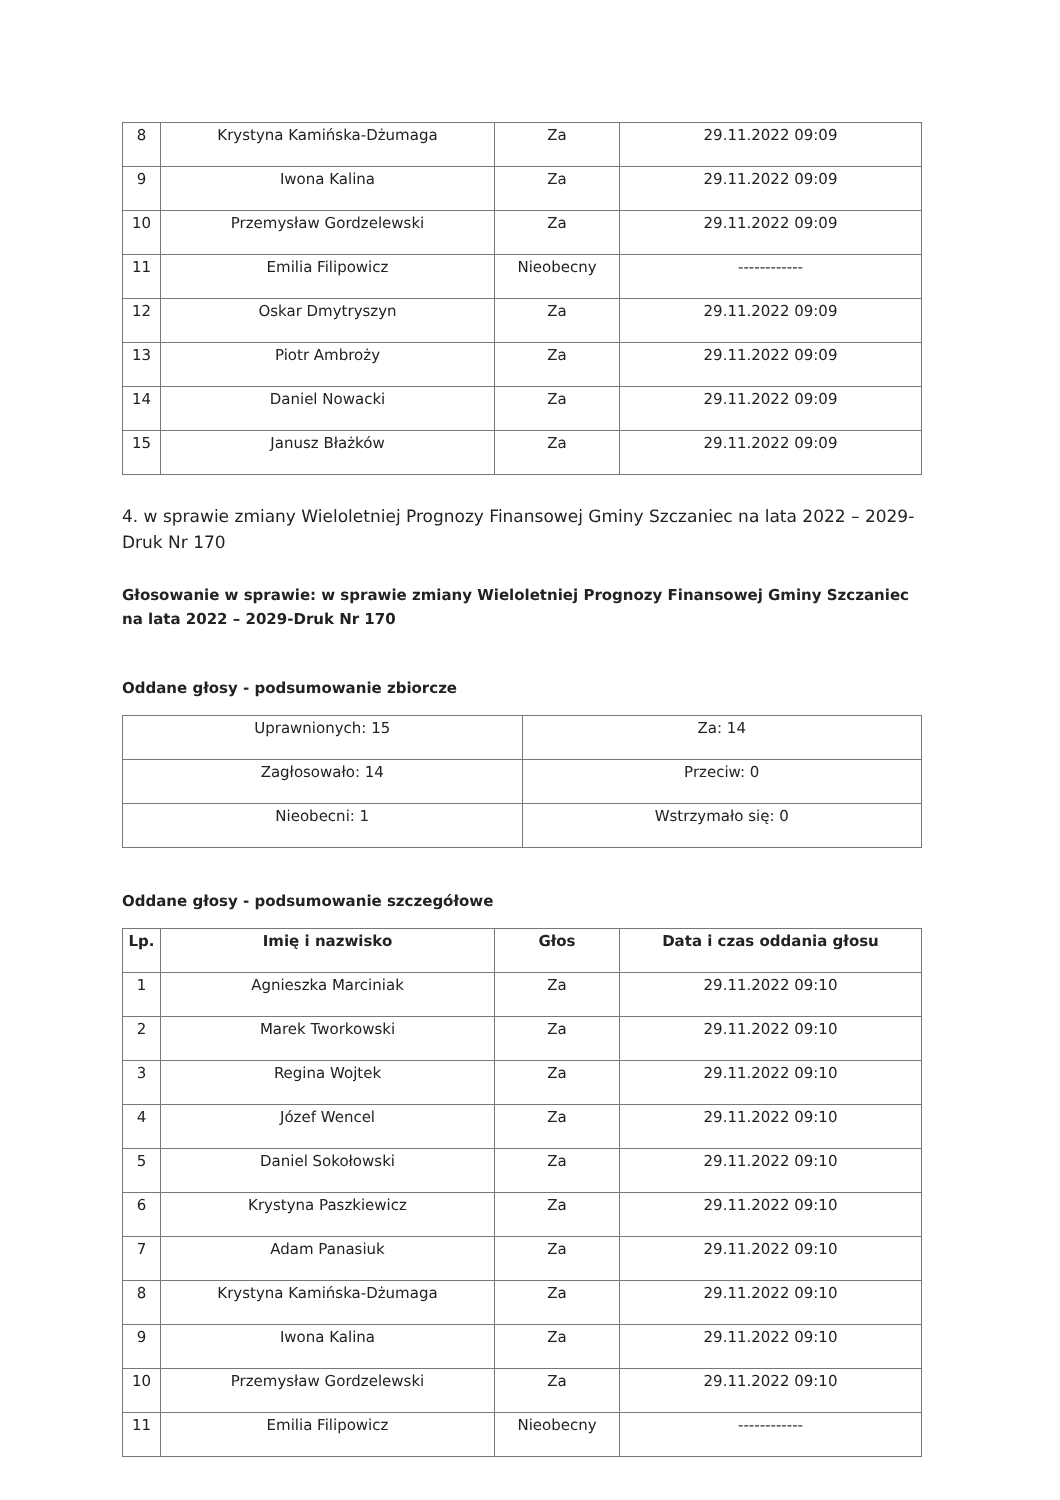| 8 | Krystyna Kamińska-Dżumaga | Za | 29.11.2022 09:09 |
| 9 | Iwona Kalina | Za | 29.11.2022 09:09 |
| 10 | Przemysław Gordzelewski | Za | 29.11.2022 09:09 |
| 11 | Emilia Filipowicz | Nieobecny | ------------ |
| 12 | Oskar Dmytryszyn | Za | 29.11.2022 09:09 |
| 13 | Piotr Ambroży | Za | 29.11.2022 09:09 |
| 14 | Daniel Nowacki | Za | 29.11.2022 09:09 |
| 15 | Janusz Błażków | Za | 29.11.2022 09:09 |
4. w sprawie zmiany Wieloletniej Prognozy Finansowej Gminy Szczaniec na lata 2022 – 2029-Druk Nr 170
Głosowanie w sprawie: w sprawie zmiany Wieloletniej Prognozy Finansowej Gminy Szczaniec na lata 2022 – 2029-Druk Nr 170
Oddane głosy - podsumowanie zbiorcze
| Uprawnionych: 15 | Za: 14 |
| Zagłosowało: 14 | Przeciw: 0 |
| Nieobecni: 1 | Wstrzymało się: 0 |
Oddane głosy - podsumowanie szczegółowe
| Lp. | Imię i nazwisko | Głos | Data i czas oddania głosu |
| --- | --- | --- | --- |
| 1 | Agnieszka Marciniak | Za | 29.11.2022 09:10 |
| 2 | Marek Tworkowski | Za | 29.11.2022 09:10 |
| 3 | Regina Wojtek | Za | 29.11.2022 09:10 |
| 4 | Józef Wencel | Za | 29.11.2022 09:10 |
| 5 | Daniel Sokołowski | Za | 29.11.2022 09:10 |
| 6 | Krystyna Paszkiewicz | Za | 29.11.2022 09:10 |
| 7 | Adam Panasiuk | Za | 29.11.2022 09:10 |
| 8 | Krystyna Kamińska-Dżumaga | Za | 29.11.2022 09:10 |
| 9 | Iwona Kalina | Za | 29.11.2022 09:10 |
| 10 | Przemysław Gordzelewski | Za | 29.11.2022 09:10 |
| 11 | Emilia Filipowicz | Nieobecny | ------------ |